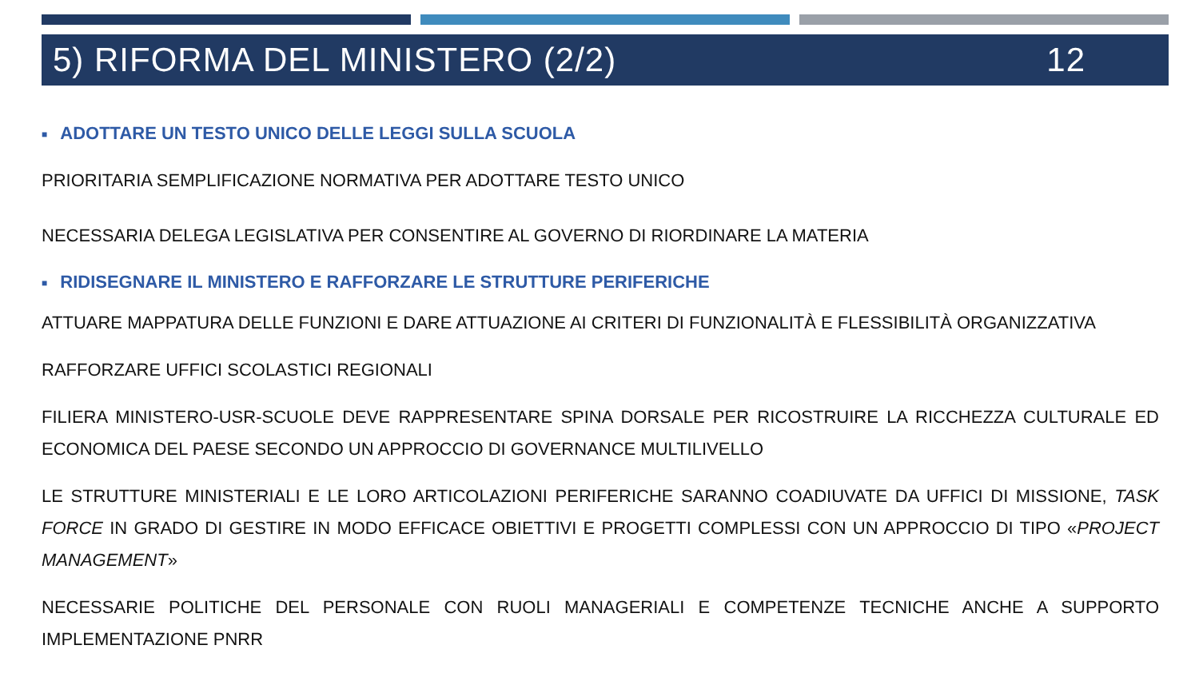5) RIFORMA DEL MINISTERO (2/2) 12
■ ADOTTARE UN TESTO UNICO DELLE LEGGI SULLA SCUOLA
PRIORITARIA SEMPLIFICAZIONE NORMATIVA PER ADOTTARE TESTO UNICO
NECESSARIA DELEGA LEGISLATIVA PER CONSENTIRE AL GOVERNO DI RIORDINARE LA MATERIA
■ RIDISEGNARE IL MINISTERO E RAFFORZARE LE STRUTTURE PERIFERICHE
ATTUARE MAPPATURA DELLE FUNZIONI E DARE ATTUAZIONE AI CRITERI DI FUNZIONALITÀ E FLESSIBILITÀ ORGANIZZATIVA
RAFFORZARE UFFICI SCOLASTICI REGIONALI
FILIERA MINISTERO-USR-SCUOLE DEVE RAPPRESENTARE SPINA DORSALE PER RICOSTRUIRE LA RICCHEZZA CULTURALE ED ECONOMICA DEL PAESE SECONDO UN APPROCCIO DI GOVERNANCE MULTILIVELLO
LE STRUTTURE MINISTERIALI E LE LORO ARTICOLAZIONI PERIFERICHE SARANNO COADIUVATE DA UFFICI DI MISSIONE, TASK FORCE IN GRADO DI GESTIRE IN MODO EFFICACE OBIETTIVI E PROGETTI COMPLESSI CON UN APPROCCIO DI TIPO «PROJECT MANAGEMENT»
NECESSARIE POLITICHE DEL PERSONALE CON RUOLI MANAGERIALI E COMPETENZE TECNICHE ANCHE A SUPPORTO IMPLEMENTAZIONE PNRR